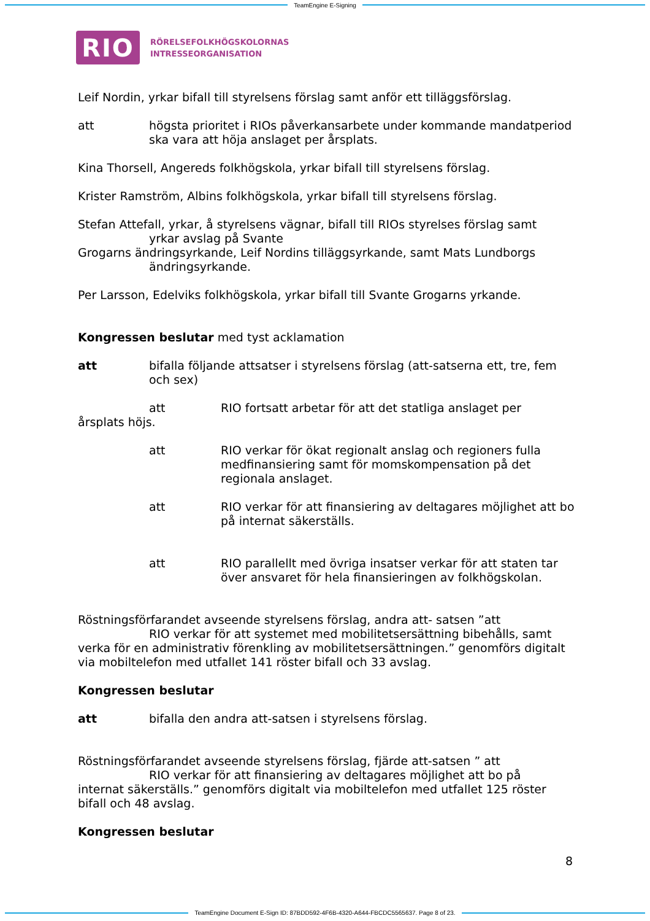TeamEngine E-Signing
RIO
RÖRELSEFOLKHÖGSKOLORNAS
INTRESSEORGANISATION
Leif Nordin, yrkar bifall till styrelsens förslag samt anför ett tilläggsförslag.
att högsta prioritet i RIOs påverkansarbete under kommande mandatperiod ska vara att höja anslaget per årsplats.
Kina Thorsell, Angereds folkhögskola, yrkar bifall till styrelsens förslag.
Krister Ramström, Albins folkhögskola, yrkar bifall till styrelsens förslag.
Stefan Attefall, yrkar, å styrelsens vägnar, bifall till RIOs styrelses förslag samt
yrkar avslag på Svante
Grogarns ändringsyrkande, Leif Nordins tilläggsyrkande, samt Mats Lundborgs
ändringsyrkande.
Per Larsson, Edelviks folkhögskola, yrkar bifall till Svante Grogarns yrkande.
Kongressen beslutar med tyst acklamation
att bifalla följande attsatser i styrelsens förslag (att-satserna ett, tre, fem och sex)
att RIO fortsatt arbetar för att det statliga anslaget per
årsplats höjs.
att RIO verkar för ökat regionalt anslag och regioners fulla medfinansiering samt för momskompensation på det regionala anslaget.
att RIO verkar för att finansiering av deltagares möjlighet att bo på internat säkerställs.
att RIO parallellt med övriga insatser verkar för att staten tar över ansvaret för hela finansieringen av folkhögskolan.
Röstningsförfarandet avseende styrelsens förslag, andra att- satsen ”att
RIO verkar för att systemet med mobilitetsersättning bibehålls, samt
verka för en administrativ förenkling av mobilitetsersättningen.” genomförs digitalt via mobiltelefon med utfallet 141 röster bifall och 33 avslag.
Kongressen beslutar
att bifalla den andra att-satsen i styrelsens förslag.
Röstningsförfarandet avseende styrelsens förslag, fjärde att-satsen ” att
RIO verkar för att finansiering av deltagares möjlighet att bo på
internat säkerställs.” genomförs digitalt via mobiltelefon med utfallet 125 röster bifall och 48 avslag.
Kongressen beslutar
8
TeamEngine Document E-Sign ID: 87BDD592-4F6B-4320-A644-FBCDC5565637. Page 8 of 23.